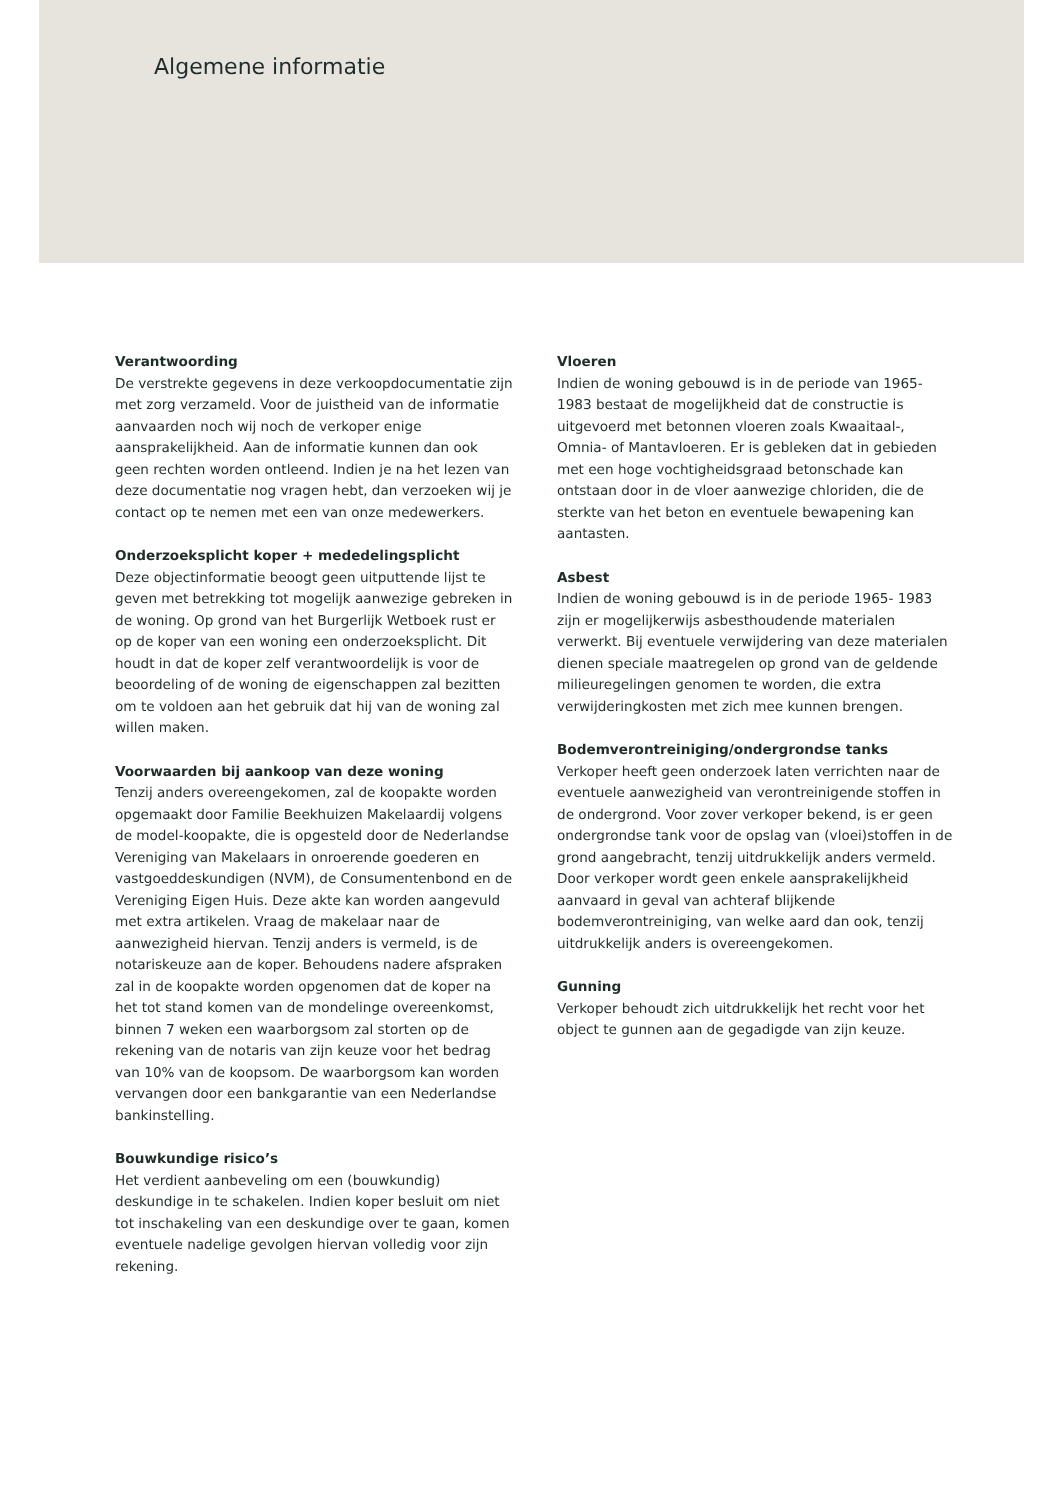Algemene informatie
Verantwoording
De verstrekte gegevens in deze verkoopdocumentatie zijn met zorg verzameld. Voor de juistheid van de informatie aanvaarden noch wij noch de verkoper enige aansprakelijkheid. Aan de informatie kunnen dan ook geen rechten worden ontleend. Indien je na het lezen van deze documentatie nog vragen hebt, dan verzoeken wij je contact op te nemen met een van onze medewerkers.
Onderzoeksplicht koper + mededelingsplicht
Deze objectinformatie beoogt geen uitputtende lijst te geven met betrekking tot mogelijk aanwezige gebreken in de woning. Op grond van het Burgerlijk Wetboek rust er op de koper van een woning een onderzoeksplicht. Dit houdt in dat de koper zelf verantwoordelijk is voor de beoordeling of de woning de eigenschappen zal bezitten om te voldoen aan het gebruik dat hij van de woning zal willen maken.
Voorwaarden bij aankoop van deze woning
Tenzij anders overeengekomen, zal de koopakte worden opgemaakt door Familie Beekhuizen Makelaardij volgens de model-koopakte, die is opgesteld door de Nederlandse Vereniging van Makelaars in onroerende goederen en vastgoeddeskundigen (NVM), de Consumentenbond en de Vereniging Eigen Huis. Deze akte kan worden aangevuld met extra artikelen. Vraag de makelaar naar de aanwezigheid hiervan. Tenzij anders is vermeld, is de notariskeuze aan de koper. Behoudens nadere afspraken zal in de koopakte worden opgenomen dat de koper na het tot stand komen van de mondelinge overeenkomst, binnen 7 weken een waarborgsom zal storten op de rekening van de notaris van zijn keuze voor het bedrag van 10% van de koopsom. De waarborgsom kan worden vervangen door een bankgarantie van een Nederlandse bankinstelling.
Bouwkundige risico’s
Het verdient aanbeveling om een (bouwkundig) deskundige in te schakelen. Indien koper besluit om niet tot inschakeling van een deskundige over te gaan, komen eventuele nadelige gevolgen hiervan volledig voor zijn rekening.
Vloeren
Indien de woning gebouwd is in de periode van 1965- 1983 bestaat de mogelijkheid dat de constructie is uitgevoerd met betonnen vloeren zoals Kwaaitaal-, Omnia- of Mantavloeren. Er is gebleken dat in gebieden met een hoge vochtigheidsgraad betonschade kan ontstaan door in de vloer aanwezige chloriden, die de sterkte van het beton en eventuele bewapening kan aantasten.
Asbest
Indien de woning gebouwd is in de periode 1965- 1983 zijn er mogelijkerwijs asbesthoudende materialen verwerkt. Bij eventuele verwijdering van deze materialen dienen speciale maatregelen op grond van de geldende milieuregelingen genomen te worden, die extra verwijderingkosten met zich mee kunnen brengen.
Bodemverontreiniging/ondergrondse tanks
Verkoper heeft geen onderzoek laten verrichten naar de eventuele aanwezigheid van verontreinigende stoffen in de ondergrond. Voor zover verkoper bekend, is er geen ondergrondse tank voor de opslag van (vloei)stoffen in de grond aangebracht, tenzij uitdrukkelijk anders vermeld. Door verkoper wordt geen enkele aansprakelijkheid aanvaard in geval van achteraf blijkende bodemverontreiniging, van welke aard dan ook, tenzij uitdrukkelijk anders is overeengekomen.
Gunning
Verkoper behoudt zich uitdrukkelijk het recht voor het object te gunnen aan de gegadigde van zijn keuze.